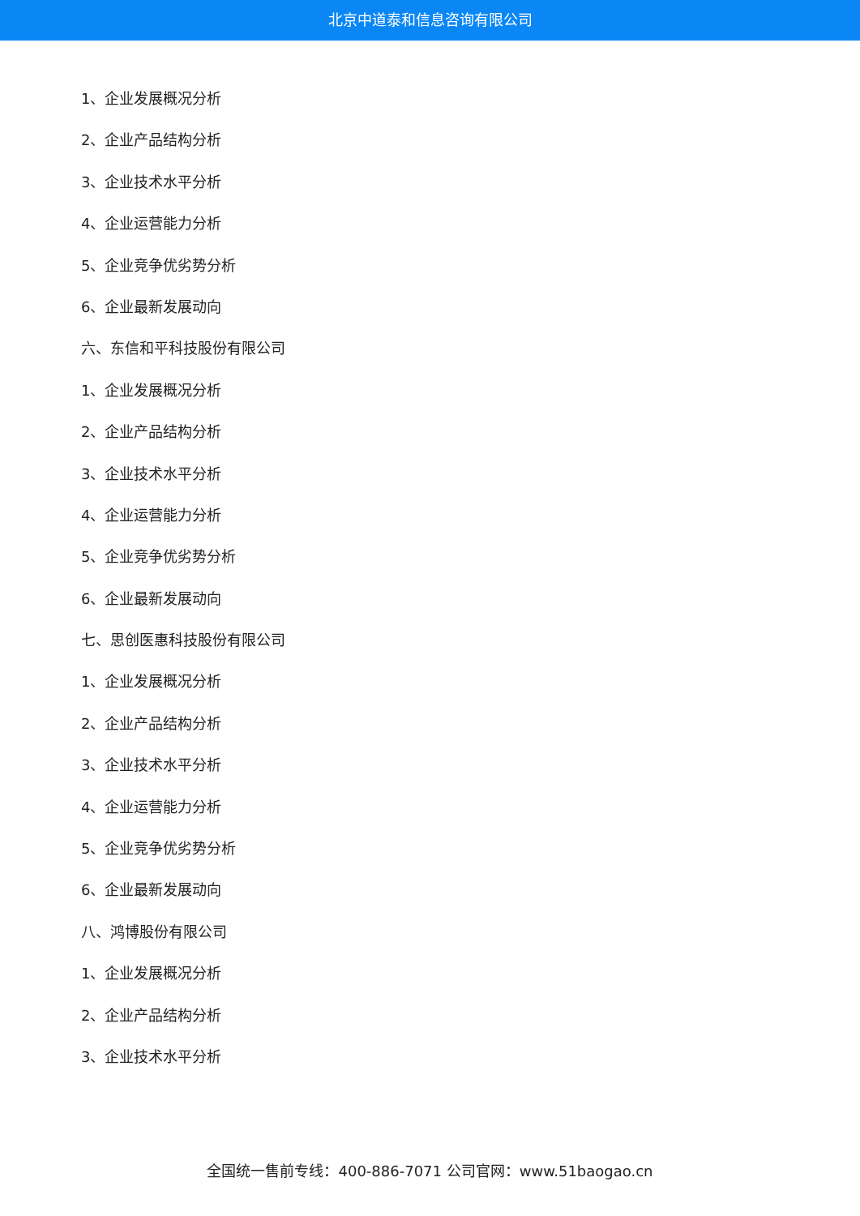北京中道泰和信息咨询有限公司
1、企业发展概况分析
2、企业产品结构分析
3、企业技术水平分析
4、企业运营能力分析
5、企业竞争优劣势分析
6、企业最新发展动向
六、东信和平科技股份有限公司
1、企业发展概况分析
2、企业产品结构分析
3、企业技术水平分析
4、企业运营能力分析
5、企业竞争优劣势分析
6、企业最新发展动向
七、思创医惠科技股份有限公司
1、企业发展概况分析
2、企业产品结构分析
3、企业技术水平分析
4、企业运营能力分析
5、企业竞争优劣势分析
6、企业最新发展动向
八、鸿博股份有限公司
1、企业发展概况分析
2、企业产品结构分析
3、企业技术水平分析
全国统一售前专线：400-886-7071 公司官网：www.51baogao.cn